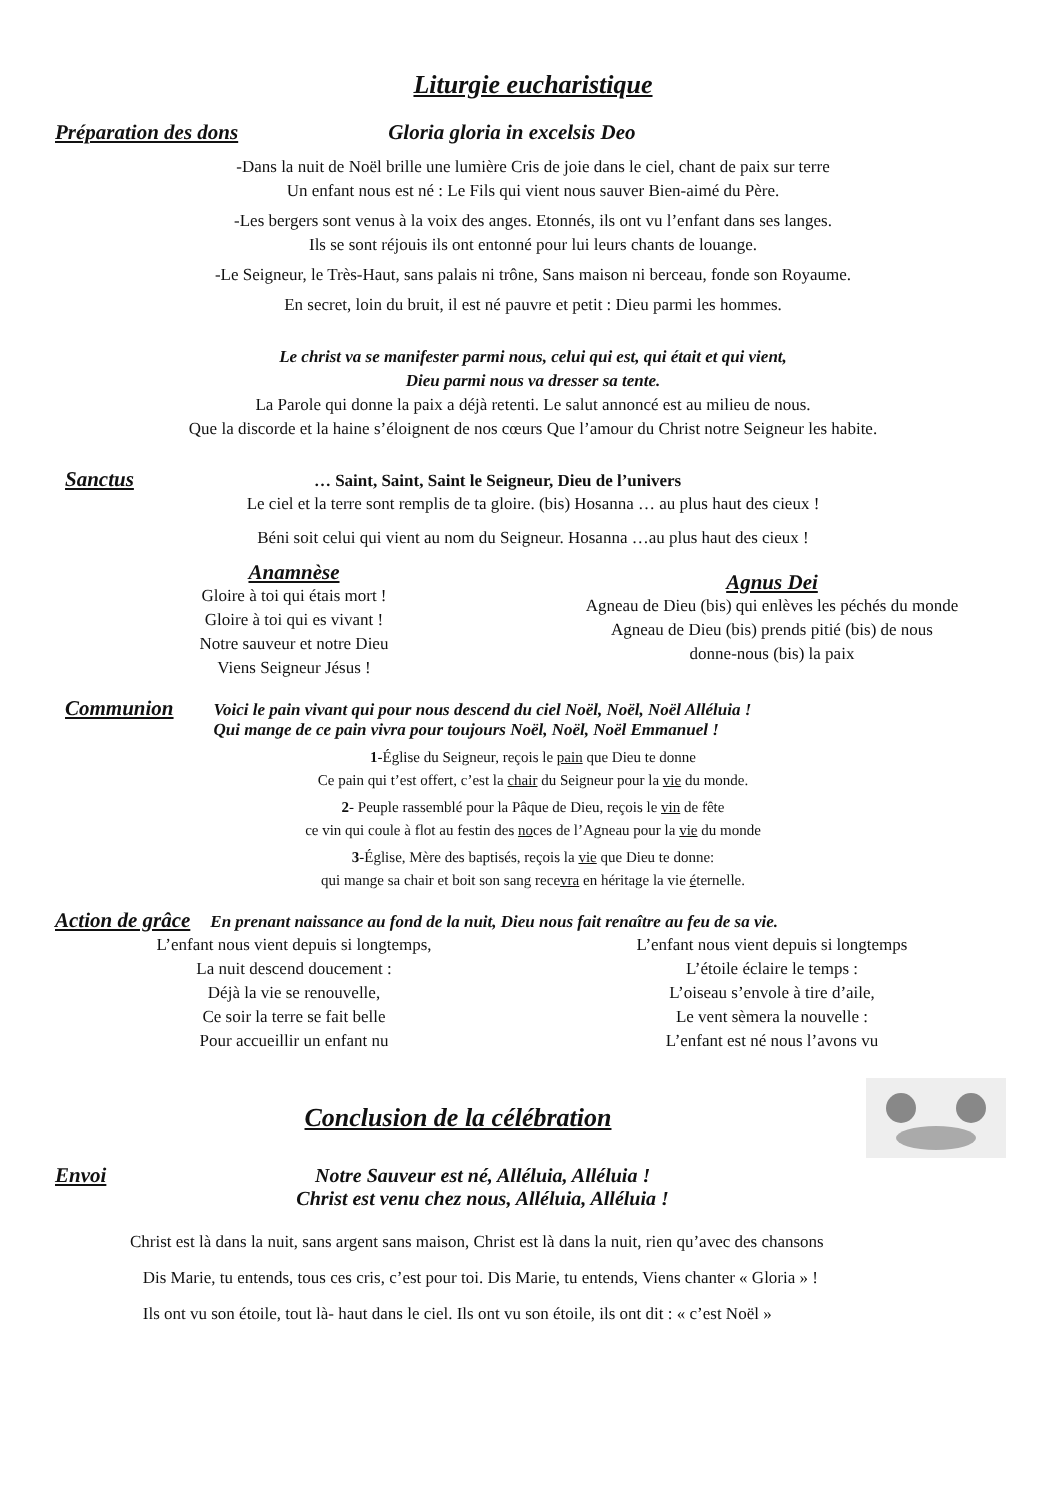Liturgie eucharistique
Préparation des dons Gloria gloria in excelsis Deo
-Dans la nuit de Noël brille une lumière Cris de joie dans le ciel, chant de paix sur terre
Un enfant nous est né : Le Fils qui vient nous sauver Bien-aimé du Père.
-Les bergers sont venus à la voix des anges. Etonnés, ils ont vu l’enfant dans ses langes.
Ils se sont réjouis ils ont entonné pour lui leurs chants de louange.
-Le Seigneur, le Très-Haut, sans palais ni trône, Sans maison ni berceau, fonde son Royaume.
En secret, loin du bruit, il est né pauvre et petit : Dieu parmi les hommes.
Le christ va se manifester parmi nous, celui qui est, qui était et qui vient,
Dieu parmi nous va dresser sa tente.
La Parole qui donne la paix a déjà retenti. Le salut annoncé est au milieu de nous.
Que la discorde et la haine s’éloignent de nos cœurs Que l’amour du Christ notre Seigneur les habite.
Sanctus … Saint, Saint, Saint le Seigneur, Dieu de l’univers
Le ciel et la terre sont remplis de ta gloire. (bis) Hosanna … au plus haut des cieux !
Béni soit celui qui vient au nom du Seigneur. Hosanna …au plus haut des cieux !
Anamnèse
Gloire à toi qui étais mort !
Gloire à toi qui es vivant !
Notre sauveur et notre Dieu
Viens Seigneur Jésus !
Agnus Dei
Agneau de Dieu (bis) qui enlèves les péchés du monde
Agneau de Dieu (bis) prends pitié (bis) de nous
donne-nous (bis) la paix
Communion Voici le pain vivant qui pour nous descend du ciel Noël, Noël, Noël Alléluia !
Qui mange de ce pain vivra pour toujours Noël, Noël, Noël Emmanuel !
1-Église du Seigneur, reçois le pain que Dieu te donne
Ce pain qui t’est offert, c’est la chair du Seigneur pour la vie du monde.
2- Peuple rassemblé pour la Pâque de Dieu, reçois le vin de fête
ce vin qui coule à flot au festin des noces de l’Agneau pour la vie du monde
3-Église, Mère des baptisés, reçois la vie que Dieu te donne:
qui mange sa chair et boit son sang recevra en héritage la vie éternelle.
Action de grâce En prenant naissance au fond de la nuit, Dieu nous fait renaître au feu de sa vie.
L’enfant nous vient depuis si longtemps,
La nuit descend doucement :
Déjà la vie se renouvelle,
Ce soir la terre se fait belle
Pour accueillir un enfant nu
L’enfant nous vient depuis si longtemps
L’étoile éclaire le temps :
L’oiseau s’envole à tire d’aile,
Le vent sèmera la nouvelle :
L’enfant est né nous l’avons vu
Conclusion de la célébration
Envoi Notre Sauveur est né, Alléluia, Alléluia !
Christ est venu chez nous, Alléluia, Alléluia !
Christ est là dans la nuit, sans argent sans maison, Christ est là dans la nuit, rien qu’avec des chansons
Dis Marie, tu entends, tous ces cris, c’est pour toi. Dis Marie, tu entends, Viens chanter « Gloria » !
Ils ont vu son étoile, tout là- haut dans le ciel. Ils ont vu son étoile, ils ont dit : « c’est Noël »